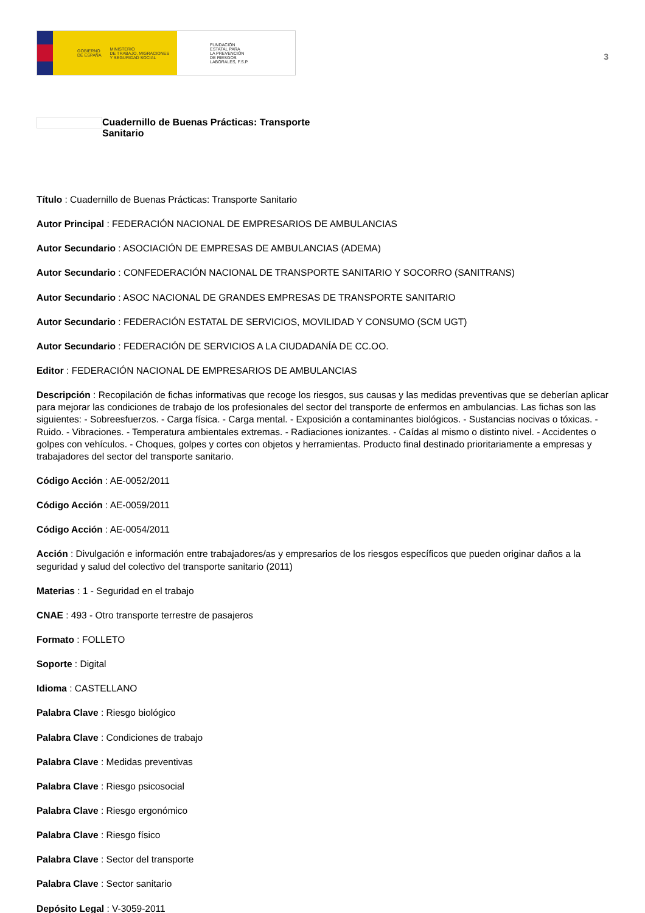GOBIERNO
DE ESPAÑA MINISTERIO
DE TRABAJO, MIGRACIONES
Y SEGURIDAD SOCIAL
FUNDACIÓN
ESTATAL PARA
LA PREVENCIÓN
DE RIESGOS
LABORALES, F.S.P.
3
Cuadernillo de Buenas Prácticas: Transporte Sanitario
Título : Cuadernillo de Buenas Prácticas: Transporte Sanitario
Autor Principal : FEDERACIÓN NACIONAL DE EMPRESARIOS DE AMBULANCIAS
Autor Secundario : ASOCIACIÓN DE EMPRESAS DE AMBULANCIAS (ADEMA)
Autor Secundario : CONFEDERACIÓN NACIONAL DE TRANSPORTE SANITARIO Y SOCORRO (SANITRANS)
Autor Secundario : ASOC NACIONAL DE GRANDES EMPRESAS DE TRANSPORTE SANITARIO
Autor Secundario : FEDERACIÓN ESTATAL DE SERVICIOS, MOVILIDAD Y CONSUMO (SCM UGT)
Autor Secundario : FEDERACIÓN DE SERVICIOS A LA CIUDADANÍA DE CC.OO.
Editor : FEDERACIÓN NACIONAL DE EMPRESARIOS DE AMBULANCIAS
Descripción : Recopilación de fichas informativas que recoge los riesgos, sus causas y las medidas preventivas que se deberían aplicar para mejorar las condiciones de trabajo de los profesionales del sector del transporte de enfermos en ambulancias. Las fichas son las siguientes: - Sobreesfuerzos. - Carga física. - Carga mental. - Exposición a contaminantes biológicos. - Sustancias nocivas o tóxicas. - Ruido. - Vibraciones. - Temperatura ambientales extremas. - Radiaciones ionizantes. - Caídas al mismo o distinto nivel. - Accidentes o golpes con vehículos. - Choques, golpes y cortes con objetos y herramientas. Producto final destinado prioritariamente a empresas y trabajadores del sector del transporte sanitario.
Código Acción : AE-0052/2011
Código Acción : AE-0059/2011
Código Acción : AE-0054/2011
Acción : Divulgación e información entre trabajadores/as y empresarios de los riesgos específicos que pueden originar daños a la seguridad y salud del colectivo del transporte sanitario (2011)
Materias : 1 - Seguridad en el trabajo
CNAE : 493 - Otro transporte terrestre de pasajeros
Formato : FOLLETO
Soporte : Digital
Idioma : CASTELLANO
Palabra Clave : Riesgo biológico
Palabra Clave : Condiciones de trabajo
Palabra Clave : Medidas preventivas
Palabra Clave : Riesgo psicosocial
Palabra Clave : Riesgo ergonómico
Palabra Clave : Riesgo físico
Palabra Clave : Sector del transporte
Palabra Clave : Sector sanitario
Depósito Legal : V-3059-2011